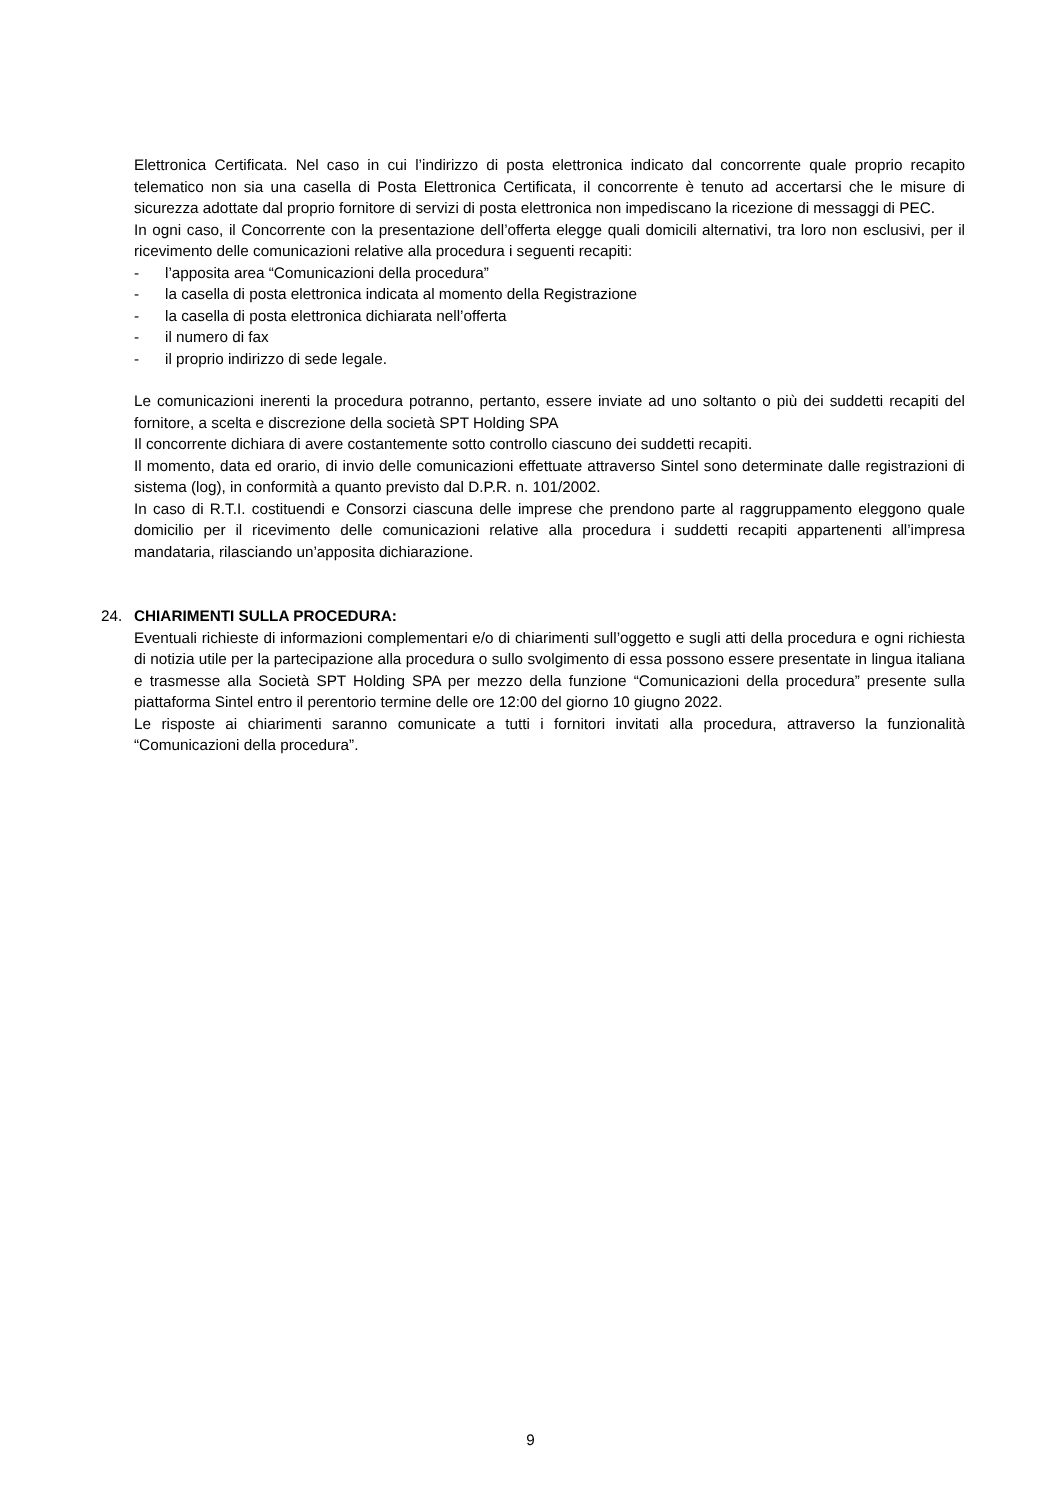Elettronica Certificata. Nel caso in cui l’indirizzo di posta elettronica indicato dal concorrente quale proprio recapito telematico non sia una casella di Posta Elettronica Certificata, il concorrente è tenuto ad accertarsi che le misure di sicurezza adottate dal proprio fornitore di servizi di posta elettronica non impediscano la ricezione di messaggi di PEC.
In ogni caso, il Concorrente con la presentazione dell’offerta elegge quali domicili alternativi, tra loro non esclusivi, per il ricevimento delle comunicazioni relative alla procedura i seguenti recapiti:
- l’apposita area “Comunicazioni della procedura”
- la casella di posta elettronica indicata al momento della Registrazione
- la casella di posta elettronica dichiarata nell’offerta
- il numero di fax
- il proprio indirizzo di sede legale.
Le comunicazioni inerenti la procedura potranno, pertanto, essere inviate ad uno soltanto o più dei suddetti recapiti del fornitore, a scelta e discrezione della società SPT Holding SPA
Il concorrente dichiara di avere costantemente sotto controllo ciascuno dei suddetti recapiti.
Il momento, data ed orario, di invio delle comunicazioni effettuate attraverso Sintel sono determinate dalle registrazioni di sistema (log), in conformità a quanto previsto dal D.P.R. n. 101/2002.
In caso di R.T.I. costituendi e Consorzi ciascuna delle imprese che prendono parte al raggruppamento eleggono quale domicilio per il ricevimento delle comunicazioni relative alla procedura i suddetti recapiti appartenenti all’impresa mandataria, rilasciando un’apposita dichiarazione.
24. CHIARIMENTI SULLA PROCEDURA:
Eventuali richieste di informazioni complementari e/o di chiarimenti sull’oggetto e sugli atti della procedura e ogni richiesta di notizia utile per la partecipazione alla procedura o sullo svolgimento di essa possono essere presentate in lingua italiana e trasmesse alla Società SPT Holding SPA per mezzo della funzione “Comunicazioni della procedura” presente sulla piattaforma Sintel entro il perentorio termine delle ore 12:00 del giorno 10 giugno 2022.
Le risposte ai chiarimenti saranno comunicate a tutti i fornitori invitati alla procedura, attraverso la funzionalità “Comunicazioni della procedura”.
9